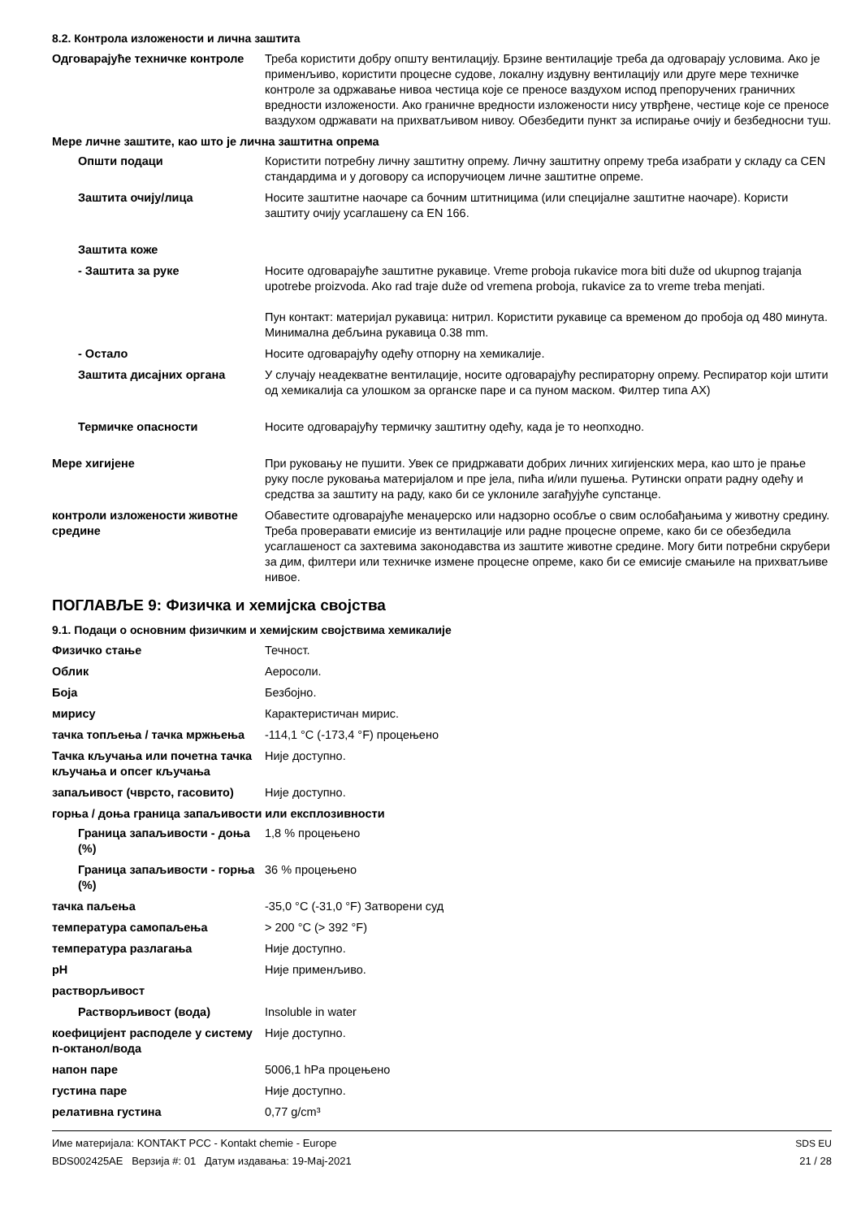8.2. Контрола изложености и лична заштита
| Одговарајуће техничке контроле | Треба користити добру општу вентилацију. Брзине вентилације треба да одговарају условима. Ако је применљиво, користити процесне судове, локалну издувну вентилацију или друге мере техничке контроле за одржавање нивоа честица које се преносе ваздухом испод препоручених граничних вредности изложености. Ако граничне вредности изложености нису утврђене, честице које се преносе ваздухом одржавати на прихватљивом нивоу. Обезбедити пункт за испирање очију и безбедносни туш. |
| Мере личне заштите, као што је лична заштитна опрема | |
| Општи подаци | Користити потребну личну заштитну опрему. Личну заштитну опрему треба изабрати у складу са CEN стандардима и у договору са испоручиоцем личне заштитне опреме. |
| Заштита очију/лица | Носите заштитне наочаре са бочним штитницима (или специјалне заштитне наочаре). Користи заштиту очију усаглашену са EN 166. |
| Заштита коже | |
| - Заштита за руке | Носите одговарајуће заштитне рукавице. Vreme proboja rukavice mora biti duže od ukupnog trajanja upotrebe proizvoda. Ako rad traje duže od vremena proboja, rukavice za to vreme treba menjati. Пун контакт: материјал рукавица: нитрил. Користити рукавице са временом до пробоја од 480 минута. Минимална дебљина рукавица 0.38 mm. |
| - Остало | Носите одговарајућу одећу отпорну на хемикалије. |
| Заштита дисајних органа | У случају неадекватне вентилације, носите одговарајућу респираторну опрему. Респиратор који штити од хемикалија са улошком за органске паре и са пуном маском. Филтер типа AX) |
| Термичке опасности | Носите одговарајућу термичку заштитну одећу, када је то неопходно. |
| Мере хигијене | При руковању не пушити. Увек се придржавати добрих личних хигијенских мера, као што је прање руку после руковања материјалом и пре јела, пића и/или пушења. Рутински опрати радну одећу и средства за заштиту на раду, како би се уклониле загађујуће супстанце. |
| контроли изложености животне средине | Обавестите одговарајуће менаџерско или надзорно особље о свим ослобађањима у животну средину. Треба проверавати емисије из вентилације или радне процесне опреме, како би се обезбедила усаглашеност са захтевима законодавства из заштите животне средине. Могу бити потребни скрубери за дим, филтери или техничке измене процесне опреме, како би се емисије смањиле на прихватљиве нивое. |
ПОГЛАВЉЕ 9: Физичка и хемијска својства
9.1. Подаци о основним физичким и хемијским својствима хемикалије
| Физичко стање | Течност. |
| Облик | Аеросоли. |
| Боја | Безбојно. |
| мирису | Карактеристичан мирис. |
| тачка топљења / тачка мржњења | -114,1 °C (-173,4 °F) процењено |
| Тачка кључања или почетна тачка кључања и опсег кључања | Није доступно. |
| запаљивост (чврсто, гасовито) | Није доступно. |
| горња / доња граница запаљивости или експлозивности | |
| Граница запаљивости - доња (%) | 1,8 % процењено |
| Граница запаљивости - горња (%) | 36 % процењено |
| тачка паљења | -35,0 °C (-31,0 °F) Затворени суд |
| температура самопаљења | > 200 °C (> 392 °F) |
| температура разлагања | Није доступно. |
| pH | Није применљиво. |
| растворљивост | |
| Растворљивост (вода) | Insoluble in water |
| коефицијент расподеле у систему n-октанол/вода | Није доступно. |
| напон паре | 5006,1 hPa процењено |
| густина паре | Није доступно. |
| релативна густина | 0,77 g/cm³ |
Име материјала: KONTAKT PCC - Kontakt chemie - Europe
BDS002425AE Верзија #: 01 Датум издавања: 19-Мај-2021
SDS EU
21 / 28